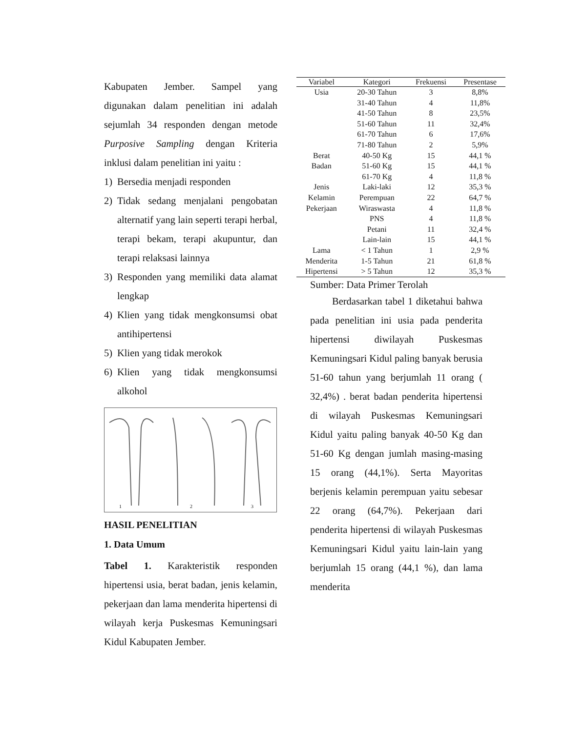Kabupaten Jember. Sampel yang digunakan dalam penelitian ini adalah sejumlah 34 responden dengan metode Purposive Sampling dengan Kriteria inklusi dalam penelitian ini yaitu :
1) Bersedia menjadi responden
2) Tidak sedang menjalani pengobatan alternatif yang lain seperti terapi herbal, terapi bekam, terapi akupuntur, dan terapi relaksasi lainnya
3) Responden yang memiliki data alamat lengkap
4) Klien yang tidak mengkonsumsi obat antihipertensi
5) Klien yang tidak merokok
6) Klien yang tidak mengkonsumsi alkohol
1
2
3
HASIL PENELITIAN
1. Data Umum
Tabel 1. Karakteristik responden hipertensi usia, berat badan, jenis kelamin, pekerjaan dan lama menderita hipertensi di wilayah kerja Puskesmas Kemuningsari Kidul Kabupaten Jember.
| Variabel | Kategori | Frekuensi | Presentase |
| --- | --- | --- | --- |
| Usia | 20-30 Tahun | 3 | 8,8% |
| | 31-40 Tahun | 4 | 11,8% |
| | 41-50 Tahun | 8 | 23,5% |
| | 51-60 Tahun | 11 | 32,4% |
| | 61-70 Tahun | 6 | 17,6% |
| | 71-80 Tahun | 2 | 5,9% |
| Berat | 40-50 Kg | 15 | 44,1 % |
| Badan | 51-60 Kg | 15 | 44,1 % |
| | 61-70 Kg | 4 | 11,8 % |
| Jenis | Laki-laki | 12 | 35,3 % |
| Kelamin | Perempuan | 22 | 64,7 % |
| Pekerjaan | Wiraswasta | 4 | 11,8 % |
| | PNS | 4 | 11,8 % |
| | Petani | 11 | 32,4 % |
| | Lain-lain | 15 | 44,1 % |
| Lama | < 1 Tahun | 1 | 2,9 % |
| Menderita | 1-5 Tahun | 21 | 61,8 % |
| Hipertensi | > 5 Tahun | 12 | 35,3 % |
Sumber: Data Primer Terolah
Berdasarkan tabel 1 diketahui bahwa pada penelitian ini usia pada penderita hipertensi diwilayah Puskesmas Kemuningsari Kidul paling banyak berusia 51-60 tahun yang berjumlah 11 orang ( 32,4%) . berat badan penderita hipertensi di wilayah Puskesmas Kemuningsari Kidul yaitu paling banyak 40-50 Kg dan 51-60 Kg dengan jumlah masing-masing 15 orang (44,1%). Serta Mayoritas berjenis kelamin perempuan yaitu sebesar 22 orang (64,7%). Pekerjaan dari penderita hipertensi di wilayah Puskesmas Kemuningsari Kidul yaitu lain-lain yang berjumlah 15 orang (44,1 %), dan lama menderita